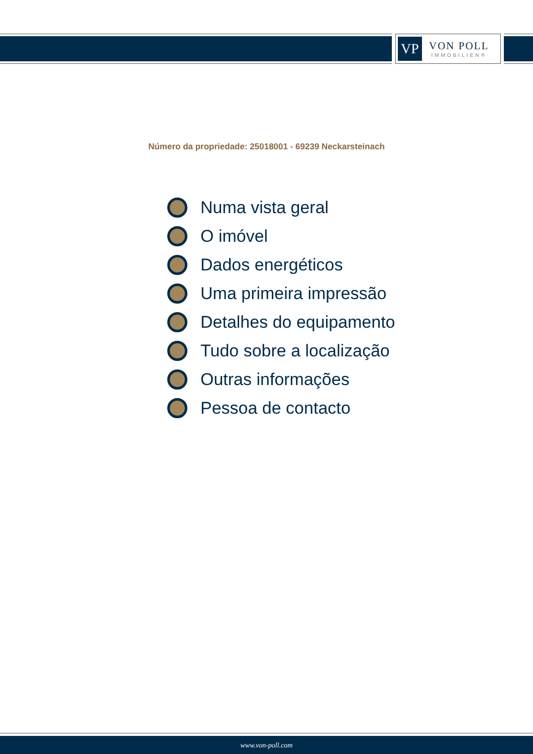VP
VON POLL
IMMOBILIEN®
Número da propriedade: 25018001 - 69239 Neckarsteinach
Numa vista geral
O imóvel
Dados energéticos
Uma primeira impressão
Detalhes do equipamento
Tudo sobre a localização
Outras informações
Pessoa de contacto
www.von-poll.com